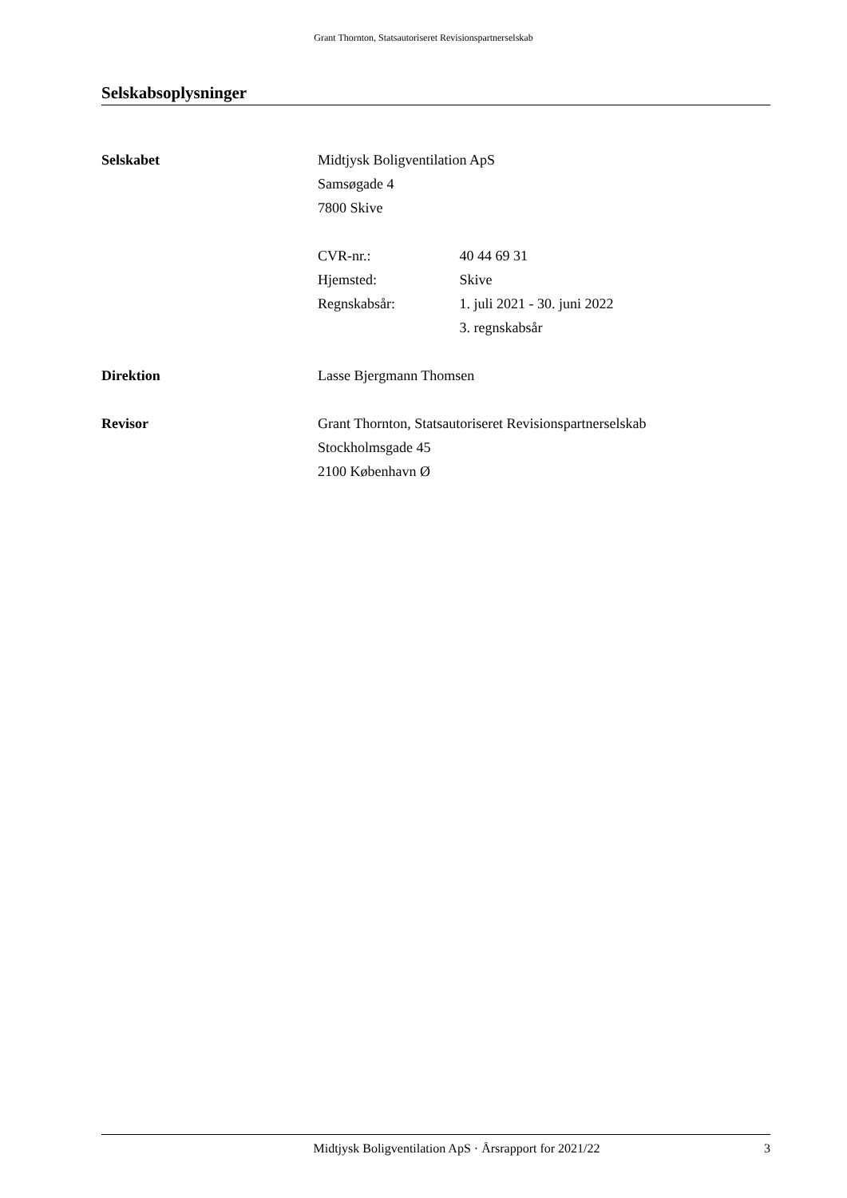Grant Thornton, Statsautoriseret Revisionspartnerselskab
Selskabsoplysninger
Selskabet Midtjysk Boligventilation ApS
Samsøgade 4
7800 Skive
CVR-nr.: 40 44 69 31
Hjemsted: Skive
Regnskabsår: 1. juli 2021 - 30. juni 2022
3. regnskabsår
Direktion Lasse Bjergmann Thomsen
Revisor Grant Thornton, Statsautoriseret Revisionspartnerselskab
Stockholmsgade 45
2100 København Ø
Midtjysk Boligventilation ApS · Årsrapport for 2021/22 3